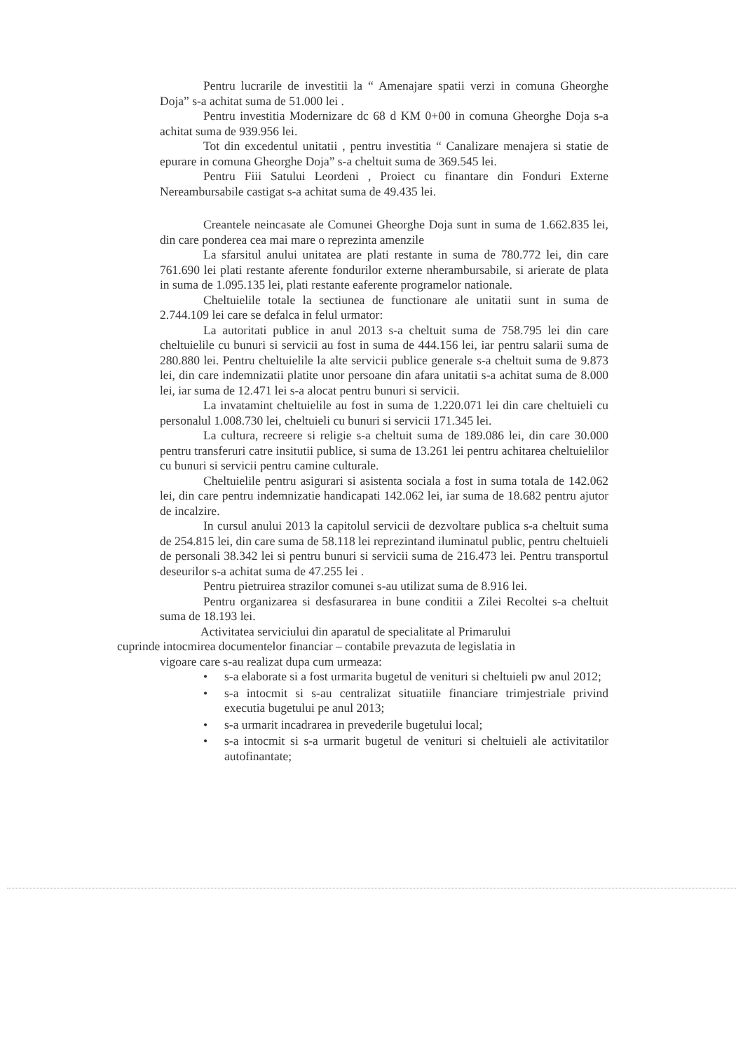Pentru lucrarile de investitii la “ Amenajare spatii verzi in comuna Gheorghe Doja” s-a achitat suma de 51.000 lei .
Pentru investitia Modernizare dc 68 d KM 0+00 in comuna Gheorghe Doja s-a achitat suma de 939.956 lei.
Tot din excedentul unitatii , pentru investitia “ Canalizare menajera si statie de epurare in comuna Gheorghe Doja” s-a cheltuit suma de 369.545 lei.
Pentru Fiii Satului Leordeni , Proiect cu finantare din Fonduri Externe Nereambursabile castigat s-a achitat suma de 49.435 lei.
Creantele neincasate ale Comunei Gheorghe Doja sunt in suma de 1.662.835 lei, din care ponderea cea mai mare o reprezinta amenzile
La sfarsitul anului unitatea are plati restante in suma de 780.772 lei, din care 761.690 lei plati restante aferente fondurilor externe nherambursabile, si arierate de plata in suma de 1.095.135 lei, plati restante eaferente programelor nationale.
Cheltuielile totale la sectiunea de functionare ale unitatii sunt in suma de 2.744.109 lei care se defalca in felul urmator:
La autoritati publice in anul 2013 s-a cheltuit suma de 758.795 lei din care cheltuielile cu bunuri si servicii au fost in suma de 444.156 lei, iar pentru salarii suma de 280.880 lei. Pentru cheltuielile la alte servicii publice generale s-a cheltuit suma de 9.873 lei, din care indemnizatii platite unor persoane din afara unitatii s-a achitat suma de 8.000 lei, iar suma de 12.471 lei s-a alocat pentru bunuri si servicii.
La invatamint cheltuielile au fost in suma de 1.220.071 lei din care cheltuieli cu personalul 1.008.730 lei, cheltuieli cu bunuri si servicii 171.345 lei.
La cultura, recreere si religie s-a cheltuit suma de 189.086 lei, din care 30.000 pentru transferuri catre insitutii publice, si suma de 13.261 lei pentru achitarea cheltuielilor cu bunuri si servicii pentru camine culturale.
Cheltuielile pentru asigurari si asistenta sociala a fost in suma totala de 142.062 lei, din care pentru indemnizatie handicapati 142.062 lei, iar suma de 18.682 pentru ajutor de incalzire.
In cursul anului 2013 la capitolul servicii de dezvoltare publica s-a cheltuit suma de 254.815 lei, din care suma de 58.118 lei reprezintand iluminatul public, pentru cheltuieli de personali 38.342 lei si pentru bunuri si servicii suma de 216.473 lei. Pentru transportul deseurilor s-a achitat suma de 47.255 lei .
Pentru pietruirea strazilor comunei s-au utilizat suma de 8.916 lei.
Pentru organizarea si desfasurarea in bune conditii a Zilei Recoltei s-a cheltuit suma de 18.193 lei.
Activitatea serviciului din aparatul de specialitate al Primarului
cuprinde intocmirea documentelor financiar – contabile prevazuta de legislatia in
vigoare care s-au realizat dupa cum urmeaza:
• s-a elaborate si a fost urmarita bugetul de venituri si cheltuieli pw anul 2012;
• s-a intocmit si s-au centralizat situatiile financiare trimjestriale privind executia bugetului pe anul 2013;
• s-a urmarit incadrarea in prevederile bugetului local;
• s-a intocmit si s-a urmarit bugetul de venituri si cheltuieli ale activitatilor autofinantate;